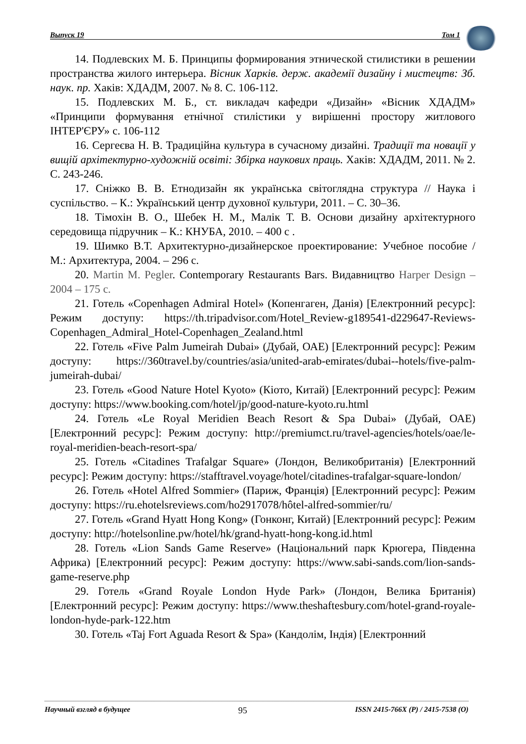Выпуск 19 Том 1
14. Подлевских М. Б. Принципы формирования этнической стилистики в решении пространства жилого интерьера. Вісник Харків. держ. академії дизайну і мистецтв: Зб. наук. пр. Хаків: ХДАДМ, 2007. № 8. С. 106-112.
15. Подлевских М. Б., ст. викладач кафедри «Дизайн» «Вісник ХДАДМ» «Принципи формування етнічної стилістики у вирішенні простору житлового ІНТЕР'ЄРУ» с. 106-112
16. Сергеєва Н. В. Традиційна культура в сучасному дизайні. Традиції та новації у вищій архітектурно-художній освіті: Збірка наукових праць. Хаків: ХДАДМ, 2011. № 2. С. 243-246.
17. Сніжко В. В. Етнодизайн як українська світоглядна структура // Наука і суспільство. – К.: Український центр духовної культури, 2011. – С. 30–36.
18. Тімохін В. О., Шебек Н. М., Малік Т. В. Основи дизайну архітектурного середовища підручник – К.: КНУБА, 2010. – 400 с .
19. Шимко В.Т. Архитектурно-дизайнерское проектирование: Учебное пособие / М.: Архитектура, 2004. – 296 с.
20. Martin M. Pegler. Contemporary Restaurants Bars. Видавництво Harper Design – 2004 – 175 с.
21. Готель «Copenhagen Admiral Hotel» (Копенгаген, Данія) [Електронний ресурс]: Режим доступу: https://th.tripadvisor.com/Hotel_Review-g189541-d229647-Reviews-Copenhagen_Admiral_Hotel-Copenhagen_Zealand.html
22. Готель «Five Palm Jumeirah Dubai» (Дубай, ОАЕ) [Електронний ресурс]: Режим доступу: https://360travel.by/countries/asia/united-arab-emirates/dubai--hotels/five-palm-jumeirah-dubai/
23. Готель «Good Nature Hotel Kyoto» (Кіото, Китай) [Електронний ресурс]: Режим доступу: https://www.booking.com/hotel/jp/good-nature-kyoto.ru.html
24. Готель «Le Royal Meridien Beach Resort & Spa Dubai» (Дубай, ОАЕ) [Електронний ресурс]: Режим доступу: http://premiumct.ru/travel-agencies/hotels/oae/le-royal-meridien-beach-resort-spa/
25. Готель «Citadines Trafalgar Square» (Лондон, Великобританія) [Електронний ресурс]: Режим доступу: https://stafftravel.voyage/hotel/citadines-trafalgar-square-london/
26. Готель «Hotel Alfred Sommier» (Париж, Франція) [Електронний ресурс]: Режим доступу: https://ru.ehotelsreviews.com/ho2917078/hôtel-alfred-sommier/ru/
27. Готель «Grand Hyatt Hong Kong» (Гонконг, Китай) [Електронний ресурс]: Режим доступу: http://hotelsonline.pw/hotel/hk/grand-hyatt-hong-kong.id.html
28. Готель «Lion Sands Game Reserve» (Національний парк Крюгера, Південна Африка) [Електронний ресурс]: Режим доступу: https://www.sabi-sands.com/lion-sands-game-reserve.php
29. Готель «Grand Royale London Hyde Park» (Лондон, Велика Британія) [Електронний ресурс]: Режим доступу: https://www.theshaftesbury.com/hotel-grand-royale-london-hyde-park-122.htm
30. Готель «Taj Fort Aguada Resort & Spa» (Кандолім, Індія) [Електронний
Научный взгляд в будущее 95 ISSN 2415-766X (P) / 2415-7538 (O)